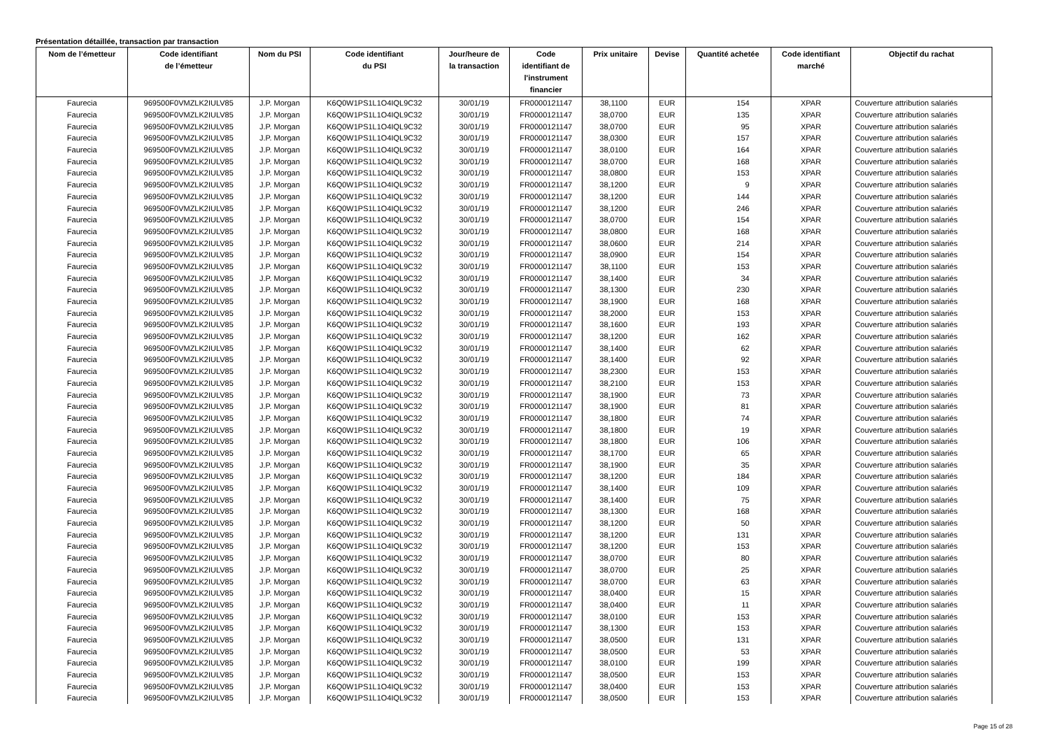Présentation détaillée, transaction par transaction
| Nom de l’émetteur | Code identifiant de l’émetteur | Nom du PSI | Code identifiant du PSI | Jour/heure de la transaction | Code identifiant de l'instrument financier | Prix unitaire | Devise | Quantité achetée | Code identifiant marché | Objectif du rachat |
| --- | --- | --- | --- | --- | --- | --- | --- | --- | --- | --- |
| Faurecia | 969500F0VMZLK2IULV85 | J.P. Morgan | K6Q0W1PS1L1O4IQL9C32 | 30/01/19 | FR0000121147 | 38,1100 | EUR | 154 | XPAR | Couverture attribution salariés |
| Faurecia | 969500F0VMZLK2IULV85 | J.P. Morgan | K6Q0W1PS1L1O4IQL9C32 | 30/01/19 | FR0000121147 | 38,0700 | EUR | 135 | XPAR | Couverture attribution salariés |
| Faurecia | 969500F0VMZLK2IULV85 | J.P. Morgan | K6Q0W1PS1L1O4IQL9C32 | 30/01/19 | FR0000121147 | 38,0700 | EUR | 95 | XPAR | Couverture attribution salariés |
| Faurecia | 969500F0VMZLK2IULV85 | J.P. Morgan | K6Q0W1PS1L1O4IQL9C32 | 30/01/19 | FR0000121147 | 38,0300 | EUR | 157 | XPAR | Couverture attribution salariés |
| Faurecia | 969500F0VMZLK2IULV85 | J.P. Morgan | K6Q0W1PS1L1O4IQL9C32 | 30/01/19 | FR0000121147 | 38,0100 | EUR | 164 | XPAR | Couverture attribution salariés |
| Faurecia | 969500F0VMZLK2IULV85 | J.P. Morgan | K6Q0W1PS1L1O4IQL9C32 | 30/01/19 | FR0000121147 | 38,0700 | EUR | 168 | XPAR | Couverture attribution salariés |
| Faurecia | 969500F0VMZLK2IULV85 | J.P. Morgan | K6Q0W1PS1L1O4IQL9C32 | 30/01/19 | FR0000121147 | 38,0800 | EUR | 153 | XPAR | Couverture attribution salariés |
| Faurecia | 969500F0VMZLK2IULV85 | J.P. Morgan | K6Q0W1PS1L1O4IQL9C32 | 30/01/19 | FR0000121147 | 38,1200 | EUR | 9 | XPAR | Couverture attribution salariés |
| Faurecia | 969500F0VMZLK2IULV85 | J.P. Morgan | K6Q0W1PS1L1O4IQL9C32 | 30/01/19 | FR0000121147 | 38,1200 | EUR | 144 | XPAR | Couverture attribution salariés |
| Faurecia | 969500F0VMZLK2IULV85 | J.P. Morgan | K6Q0W1PS1L1O4IQL9C32 | 30/01/19 | FR0000121147 | 38,1200 | EUR | 246 | XPAR | Couverture attribution salariés |
| Faurecia | 969500F0VMZLK2IULV85 | J.P. Morgan | K6Q0W1PS1L1O4IQL9C32 | 30/01/19 | FR0000121147 | 38,0700 | EUR | 154 | XPAR | Couverture attribution salariés |
| Faurecia | 969500F0VMZLK2IULV85 | J.P. Morgan | K6Q0W1PS1L1O4IQL9C32 | 30/01/19 | FR0000121147 | 38,0800 | EUR | 168 | XPAR | Couverture attribution salariés |
| Faurecia | 969500F0VMZLK2IULV85 | J.P. Morgan | K6Q0W1PS1L1O4IQL9C32 | 30/01/19 | FR0000121147 | 38,0600 | EUR | 214 | XPAR | Couverture attribution salariés |
| Faurecia | 969500F0VMZLK2IULV85 | J.P. Morgan | K6Q0W1PS1L1O4IQL9C32 | 30/01/19 | FR0000121147 | 38,0900 | EUR | 154 | XPAR | Couverture attribution salariés |
| Faurecia | 969500F0VMZLK2IULV85 | J.P. Morgan | K6Q0W1PS1L1O4IQL9C32 | 30/01/19 | FR0000121147 | 38,1100 | EUR | 153 | XPAR | Couverture attribution salariés |
| Faurecia | 969500F0VMZLK2IULV85 | J.P. Morgan | K6Q0W1PS1L1O4IQL9C32 | 30/01/19 | FR0000121147 | 38,1400 | EUR | 34 | XPAR | Couverture attribution salariés |
| Faurecia | 969500F0VMZLK2IULV85 | J.P. Morgan | K6Q0W1PS1L1O4IQL9C32 | 30/01/19 | FR0000121147 | 38,1300 | EUR | 230 | XPAR | Couverture attribution salariés |
| Faurecia | 969500F0VMZLK2IULV85 | J.P. Morgan | K6Q0W1PS1L1O4IQL9C32 | 30/01/19 | FR0000121147 | 38,1900 | EUR | 168 | XPAR | Couverture attribution salariés |
| Faurecia | 969500F0VMZLK2IULV85 | J.P. Morgan | K6Q0W1PS1L1O4IQL9C32 | 30/01/19 | FR0000121147 | 38,2000 | EUR | 153 | XPAR | Couverture attribution salariés |
| Faurecia | 969500F0VMZLK2IULV85 | J.P. Morgan | K6Q0W1PS1L1O4IQL9C32 | 30/01/19 | FR0000121147 | 38,1600 | EUR | 193 | XPAR | Couverture attribution salariés |
| Faurecia | 969500F0VMZLK2IULV85 | J.P. Morgan | K6Q0W1PS1L1O4IQL9C32 | 30/01/19 | FR0000121147 | 38,1200 | EUR | 162 | XPAR | Couverture attribution salariés |
| Faurecia | 969500F0VMZLK2IULV85 | J.P. Morgan | K6Q0W1PS1L1O4IQL9C32 | 30/01/19 | FR0000121147 | 38,1400 | EUR | 62 | XPAR | Couverture attribution salariés |
| Faurecia | 969500F0VMZLK2IULV85 | J.P. Morgan | K6Q0W1PS1L1O4IQL9C32 | 30/01/19 | FR0000121147 | 38,1400 | EUR | 92 | XPAR | Couverture attribution salariés |
| Faurecia | 969500F0VMZLK2IULV85 | J.P. Morgan | K6Q0W1PS1L1O4IQL9C32 | 30/01/19 | FR0000121147 | 38,2300 | EUR | 153 | XPAR | Couverture attribution salariés |
| Faurecia | 969500F0VMZLK2IULV85 | J.P. Morgan | K6Q0W1PS1L1O4IQL9C32 | 30/01/19 | FR0000121147 | 38,2100 | EUR | 153 | XPAR | Couverture attribution salariés |
| Faurecia | 969500F0VMZLK2IULV85 | J.P. Morgan | K6Q0W1PS1L1O4IQL9C32 | 30/01/19 | FR0000121147 | 38,1900 | EUR | 73 | XPAR | Couverture attribution salariés |
| Faurecia | 969500F0VMZLK2IULV85 | J.P. Morgan | K6Q0W1PS1L1O4IQL9C32 | 30/01/19 | FR0000121147 | 38,1900 | EUR | 81 | XPAR | Couverture attribution salariés |
| Faurecia | 969500F0VMZLK2IULV85 | J.P. Morgan | K6Q0W1PS1L1O4IQL9C32 | 30/01/19 | FR0000121147 | 38,1800 | EUR | 74 | XPAR | Couverture attribution salariés |
| Faurecia | 969500F0VMZLK2IULV85 | J.P. Morgan | K6Q0W1PS1L1O4IQL9C32 | 30/01/19 | FR0000121147 | 38,1800 | EUR | 19 | XPAR | Couverture attribution salariés |
| Faurecia | 969500F0VMZLK2IULV85 | J.P. Morgan | K6Q0W1PS1L1O4IQL9C32 | 30/01/19 | FR0000121147 | 38,1800 | EUR | 106 | XPAR | Couverture attribution salariés |
| Faurecia | 969500F0VMZLK2IULV85 | J.P. Morgan | K6Q0W1PS1L1O4IQL9C32 | 30/01/19 | FR0000121147 | 38,1700 | EUR | 65 | XPAR | Couverture attribution salariés |
| Faurecia | 969500F0VMZLK2IULV85 | J.P. Morgan | K6Q0W1PS1L1O4IQL9C32 | 30/01/19 | FR0000121147 | 38,1900 | EUR | 35 | XPAR | Couverture attribution salariés |
| Faurecia | 969500F0VMZLK2IULV85 | J.P. Morgan | K6Q0W1PS1L1O4IQL9C32 | 30/01/19 | FR0000121147 | 38,1200 | EUR | 184 | XPAR | Couverture attribution salariés |
| Faurecia | 969500F0VMZLK2IULV85 | J.P. Morgan | K6Q0W1PS1L1O4IQL9C32 | 30/01/19 | FR0000121147 | 38,1400 | EUR | 109 | XPAR | Couverture attribution salariés |
| Faurecia | 969500F0VMZLK2IULV85 | J.P. Morgan | K6Q0W1PS1L1O4IQL9C32 | 30/01/19 | FR0000121147 | 38,1400 | EUR | 75 | XPAR | Couverture attribution salariés |
| Faurecia | 969500F0VMZLK2IULV85 | J.P. Morgan | K6Q0W1PS1L1O4IQL9C32 | 30/01/19 | FR0000121147 | 38,1300 | EUR | 168 | XPAR | Couverture attribution salariés |
| Faurecia | 969500F0VMZLK2IULV85 | J.P. Morgan | K6Q0W1PS1L1O4IQL9C32 | 30/01/19 | FR0000121147 | 38,1200 | EUR | 50 | XPAR | Couverture attribution salariés |
| Faurecia | 969500F0VMZLK2IULV85 | J.P. Morgan | K6Q0W1PS1L1O4IQL9C32 | 30/01/19 | FR0000121147 | 38,1200 | EUR | 131 | XPAR | Couverture attribution salariés |
| Faurecia | 969500F0VMZLK2IULV85 | J.P. Morgan | K6Q0W1PS1L1O4IQL9C32 | 30/01/19 | FR0000121147 | 38,1200 | EUR | 153 | XPAR | Couverture attribution salariés |
| Faurecia | 969500F0VMZLK2IULV85 | J.P. Morgan | K6Q0W1PS1L1O4IQL9C32 | 30/01/19 | FR0000121147 | 38,0700 | EUR | 80 | XPAR | Couverture attribution salariés |
| Faurecia | 969500F0VMZLK2IULV85 | J.P. Morgan | K6Q0W1PS1L1O4IQL9C32 | 30/01/19 | FR0000121147 | 38,0700 | EUR | 25 | XPAR | Couverture attribution salariés |
| Faurecia | 969500F0VMZLK2IULV85 | J.P. Morgan | K6Q0W1PS1L1O4IQL9C32 | 30/01/19 | FR0000121147 | 38,0700 | EUR | 63 | XPAR | Couverture attribution salariés |
| Faurecia | 969500F0VMZLK2IULV85 | J.P. Morgan | K6Q0W1PS1L1O4IQL9C32 | 30/01/19 | FR0000121147 | 38,0400 | EUR | 15 | XPAR | Couverture attribution salariés |
| Faurecia | 969500F0VMZLK2IULV85 | J.P. Morgan | K6Q0W1PS1L1O4IQL9C32 | 30/01/19 | FR0000121147 | 38,0400 | EUR | 11 | XPAR | Couverture attribution salariés |
| Faurecia | 969500F0VMZLK2IULV85 | J.P. Morgan | K6Q0W1PS1L1O4IQL9C32 | 30/01/19 | FR0000121147 | 38,0100 | EUR | 153 | XPAR | Couverture attribution salariés |
| Faurecia | 969500F0VMZLK2IULV85 | J.P. Morgan | K6Q0W1PS1L1O4IQL9C32 | 30/01/19 | FR0000121147 | 38,1300 | EUR | 153 | XPAR | Couverture attribution salariés |
| Faurecia | 969500F0VMZLK2IULV85 | J.P. Morgan | K6Q0W1PS1L1O4IQL9C32 | 30/01/19 | FR0000121147 | 38,0500 | EUR | 131 | XPAR | Couverture attribution salariés |
| Faurecia | 969500F0VMZLK2IULV85 | J.P. Morgan | K6Q0W1PS1L1O4IQL9C32 | 30/01/19 | FR0000121147 | 38,0500 | EUR | 53 | XPAR | Couverture attribution salariés |
| Faurecia | 969500F0VMZLK2IULV85 | J.P. Morgan | K6Q0W1PS1L1O4IQL9C32 | 30/01/19 | FR0000121147 | 38,0100 | EUR | 199 | XPAR | Couverture attribution salariés |
| Faurecia | 969500F0VMZLK2IULV85 | J.P. Morgan | K6Q0W1PS1L1O4IQL9C32 | 30/01/19 | FR0000121147 | 38,0500 | EUR | 153 | XPAR | Couverture attribution salariés |
| Faurecia | 969500F0VMZLK2IULV85 | J.P. Morgan | K6Q0W1PS1L1O4IQL9C32 | 30/01/19 | FR0000121147 | 38,0400 | EUR | 153 | XPAR | Couverture attribution salariés |
| Faurecia | 969500F0VMZLK2IULV85 | J.P. Morgan | K6Q0W1PS1L1O4IQL9C32 | 30/01/19 | FR0000121147 | 38,0500 | EUR | 153 | XPAR | Couverture attribution salariés |
Page 15 of 28